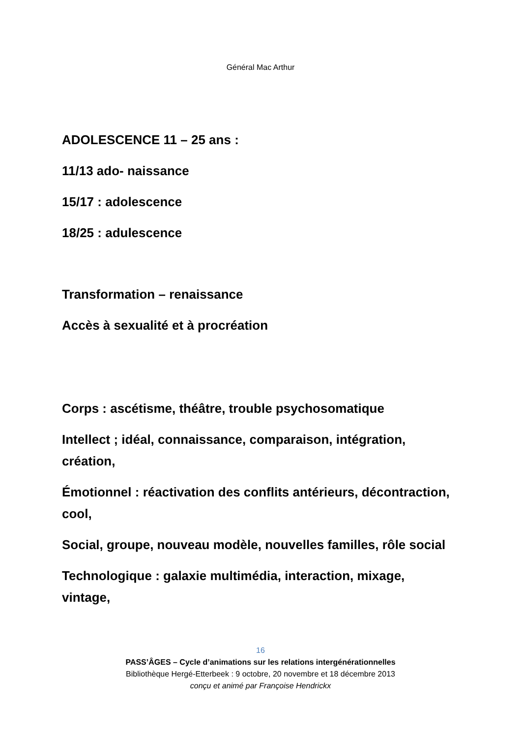Général Mac Arthur
ADOLESCENCE 11 – 25 ans :
11/13 ado- naissance
15/17 : adolescence
18/25 : adulescence
Transformation – renaissance
Accès à sexualité et à procréation
Corps : ascétisme, théâtre, trouble psychosomatique
Intellect ; idéal, connaissance, comparaison, intégration, création,
Émotionnel : réactivation des conflits antérieurs, décontraction, cool,
Social, groupe, nouveau modèle, nouvelles familles, rôle social
Technologique : galaxie multimédia, interaction, mixage, vintage,
16
PASS’ÂGES – Cycle d’animations sur les relations intergénérationnelles
Bibliothèque Hergé-Etterbeek : 9 octobre, 20 novembre et 18 décembre 2013
conçu et animé par Françoise Hendrickx